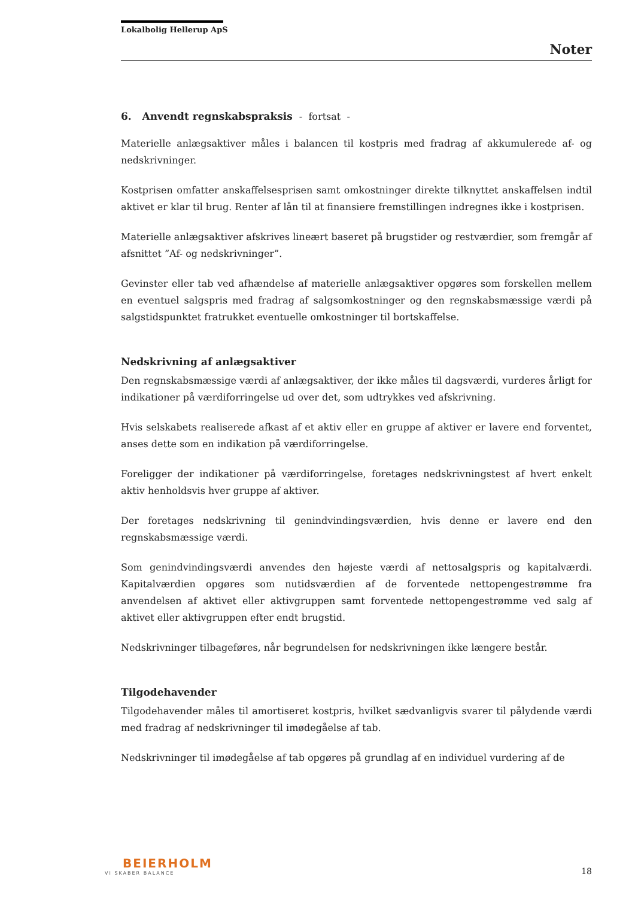Lokalbolig Hellerup ApS
Noter
6. Anvendt regnskabspraksis - fortsat -
Materielle anlægsaktiver måles i balancen til kostpris med fradrag af akkumulerede af- og nedskrivninger.
Kostprisen omfatter anskaffelsesprisen samt omkostninger direkte tilknyttet anskaffelsen indtil aktivet er klar til brug. Renter af lån til at finansiere fremstillingen indregnes ikke i kostprisen.
Materielle anlægsaktiver afskrives lineært baseret på brugstider og restværdier, som fremgår af afsnittet ”Af- og nedskrivninger”.
Gevinster eller tab ved afhændelse af materielle anlægsaktiver opgøres som forskellen mellem en eventuel salgspris med fradrag af salgsomkostninger og den regnskabsmæssige værdi på salgstidspunktet fratrukket eventuelle omkostninger til bortskaffelse.
Nedskrivning af anlægsaktiver
Den regnskabsmæssige værdi af anlægsaktiver, der ikke måles til dagsværdi, vurderes årligt for indikationer på værdiforringelse ud over det, som udtrykkes ved afskrivning.
Hvis selskabets realiserede afkast af et aktiv eller en gruppe af aktiver er lavere end forventet, anses dette som en indikation på værdiforringelse.
Foreligger der indikationer på værdiforringelse, foretages nedskrivningstest af hvert enkelt aktiv henholdsvis hver gruppe af aktiver.
Der foretages nedskrivning til genindvindingsværdien, hvis denne er lavere end den regnskabsmæssige værdi.
Som genindvindingsværdi anvendes den højeste værdi af nettosalgspris og kapitalværdi. Kapitalværdien opgøres som nutidsværdien af de forventede nettopengestrømme fra anvendelsen af aktivet eller aktivgruppen samt forventede nettopengestrømme ved salg af aktivet eller aktivgruppen efter endt brugstid.
Nedskrivninger tilbageføres, når begrundelsen for nedskrivningen ikke længere består.
Tilgodehavender
Tilgodehavender måles til amortiseret kostpris, hvilket sædvanligvis svarer til pålydende værdi med fradrag af nedskrivninger til imødegåelse af tab.
Nedskrivninger til imødegåelse af tab opgøres på grundlag af en individuel vurdering af de
BEIERHOLM
VI SKABER BALANCE
18